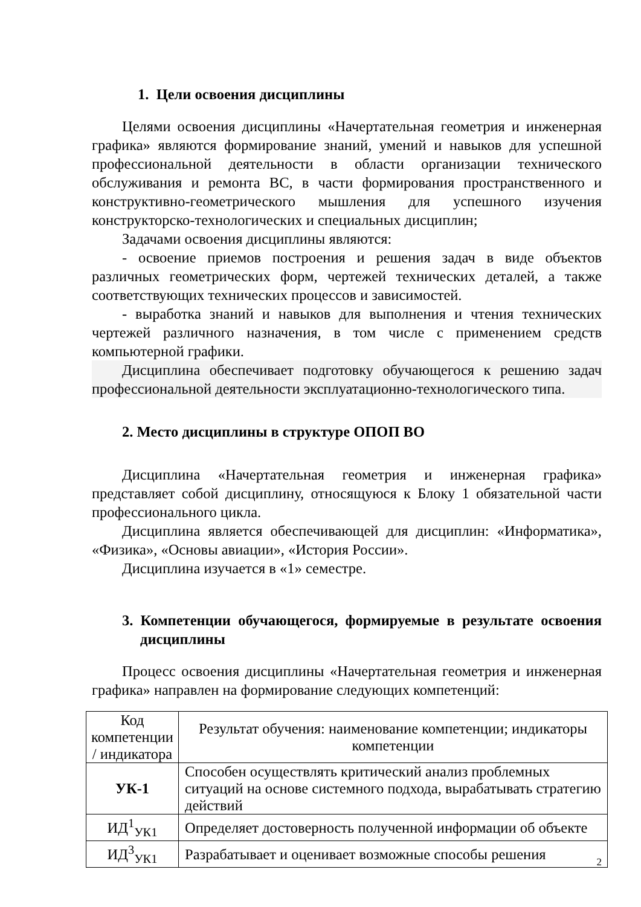1. Цели освоения дисциплины
Целями освоения дисциплины «Начертательная геометрия и инженерная графика» являются формирование знаний, умений и навыков для успешной профессиональной деятельности в области организации технического обслуживания и ремонта ВС, в части формирования пространственного и конструктивно-геометрического мышления для успешного изучения конструкторско-технологических и специальных дисциплин;
Задачами освоения дисциплины являются:
- освоение приемов построения и решения задач в виде объектов различных геометрических форм, чертежей технических деталей, а также соответствующих технических процессов и зависимостей.
- выработка знаний и навыков для выполнения и чтения технических чертежей различного назначения, в том числе с применением средств компьютерной графики.
Дисциплина обеспечивает подготовку обучающегося к решению задач профессиональной деятельности эксплуатационно-технологического типа.
2. Место дисциплины в структуре ОПОП ВО
Дисциплина «Начертательная геометрия и инженерная графика» представляет собой дисциплину, относящуюся к Блоку 1 обязательной части профессионального цикла.
Дисциплина является обеспечивающей для дисциплин: «Информатика», «Физика», «Основы авиации», «История России».
Дисциплина изучается в «1» семестре.
3. Компетенции обучающегося, формируемые в результате освоения дисциплины
Процесс освоения дисциплины «Начертательная геометрия и инженерная графика» направлен на формирование следующих компетенций:
| Код компетенции / индикатора | Результат обучения: наименование компетенции; индикаторы компетенции |
| УК-1 | Способен осуществлять критический анализ проблемных ситуаций на основе системного подхода, вырабатывать стратегию действий |
| ИД<sup>1</sup><sub>УК1</sub> | Определяет достоверность полученной информации об объекте |
| ИД<sup>3</sup><sub>УК1</sub> | Разрабатывает и оценивает возможные способы решения |
2